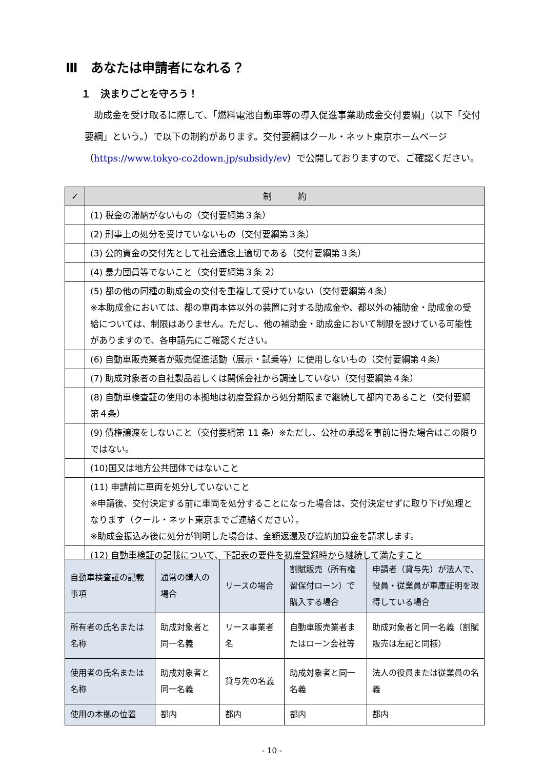Ⅲ　あなたは申請者になれる？
１　決まりごとを守ろう！
助成金を受け取るに際して、「燃料電池自動車等の導入促進事業助成金交付要綱」（以下「交付要綱」という。）で以下の制約があります。交付要綱はクール・ネット東京ホームページ（https://www.tokyo-co2down.jp/subsidy/ev）で公開しておりますので、ご確認ください。
| ✓ | 制 約 |
| --- | --- |
| | (1) 税金の滞納がないもの（交付要綱第３条） |
| | (2) 刑事上の処分を受けていないもの（交付要綱第３条） |
| | (3) 公的資金の交付先として社会通念上適切である（交付要綱第３条） |
| | (4) 暴力団員等でないこと（交付要綱第３条 2） |
| | (5) 都の他の同種の助成金の交付を重複して受けていない（交付要綱第４条） ※本助成金においては、都の車両本体以外の装置に対する助成金や、都以外の補助金・助成金の受給については、制限はありません。ただし、他の補助金・助成金において制限を設けている可能性がありますので、各申請先にご確認ください。 |
| | (6) 自動車販売業者が販売促進活動（展示・試乗等）に使用しないもの（交付要綱第４条） |
| | (7) 助成対象者の自社製品若しくは関係会社から調達していない（交付要綱第４条） |
| | (8) 自動車検査証の使用の本拠地は初度登録から処分期限まで継続して都内であること（交付要綱第４条） |
| | (9) 債権譲渡をしないこと（交付要綱第 11 条）※ただし、公社の承認を事前に得た場合はこの限りではない。 |
| | (10)国又は地方公共団体ではないこと |
| | (11) 申請前に車両を処分していないこと ※申請後、交付決定する前に車両を処分することになった場合は、交付決定せずに取り下げ処理となります（クール・ネット東京までご連絡ください）。 ※助成金振込み後に処分が判明した場合は、全額返還及び違約加算金を請求します。 |
| | (12) 自動車検証の記載について、下記表の要件を初度登録時から継続して満たすこと |
| 自動車検査証の記載事項 | 通常の購入の場合 | リースの場合 | 割賦販売（所有権留保付ローン）で購入する場合 | 申請者（貸与先）が法人で、役員・従業員が車庫証明を取得している場合 |
| 所有者の氏名または名称 | 助成対象者と同一名義 | リース事業者名 | 自動車販売業者またはローン会社等 | 助成対象者と同一名義（割賦販売は左記と同様） |
| 使用者の氏名または名称 | 助成対象者と同一名義 | 貸与先の名義 | 助成対象者と同一名義 | 法人の役員または従業員の名義 |
| 使用の本拠の位置 | 都内 | 都内 | 都内 | 都内 |
- 10 -